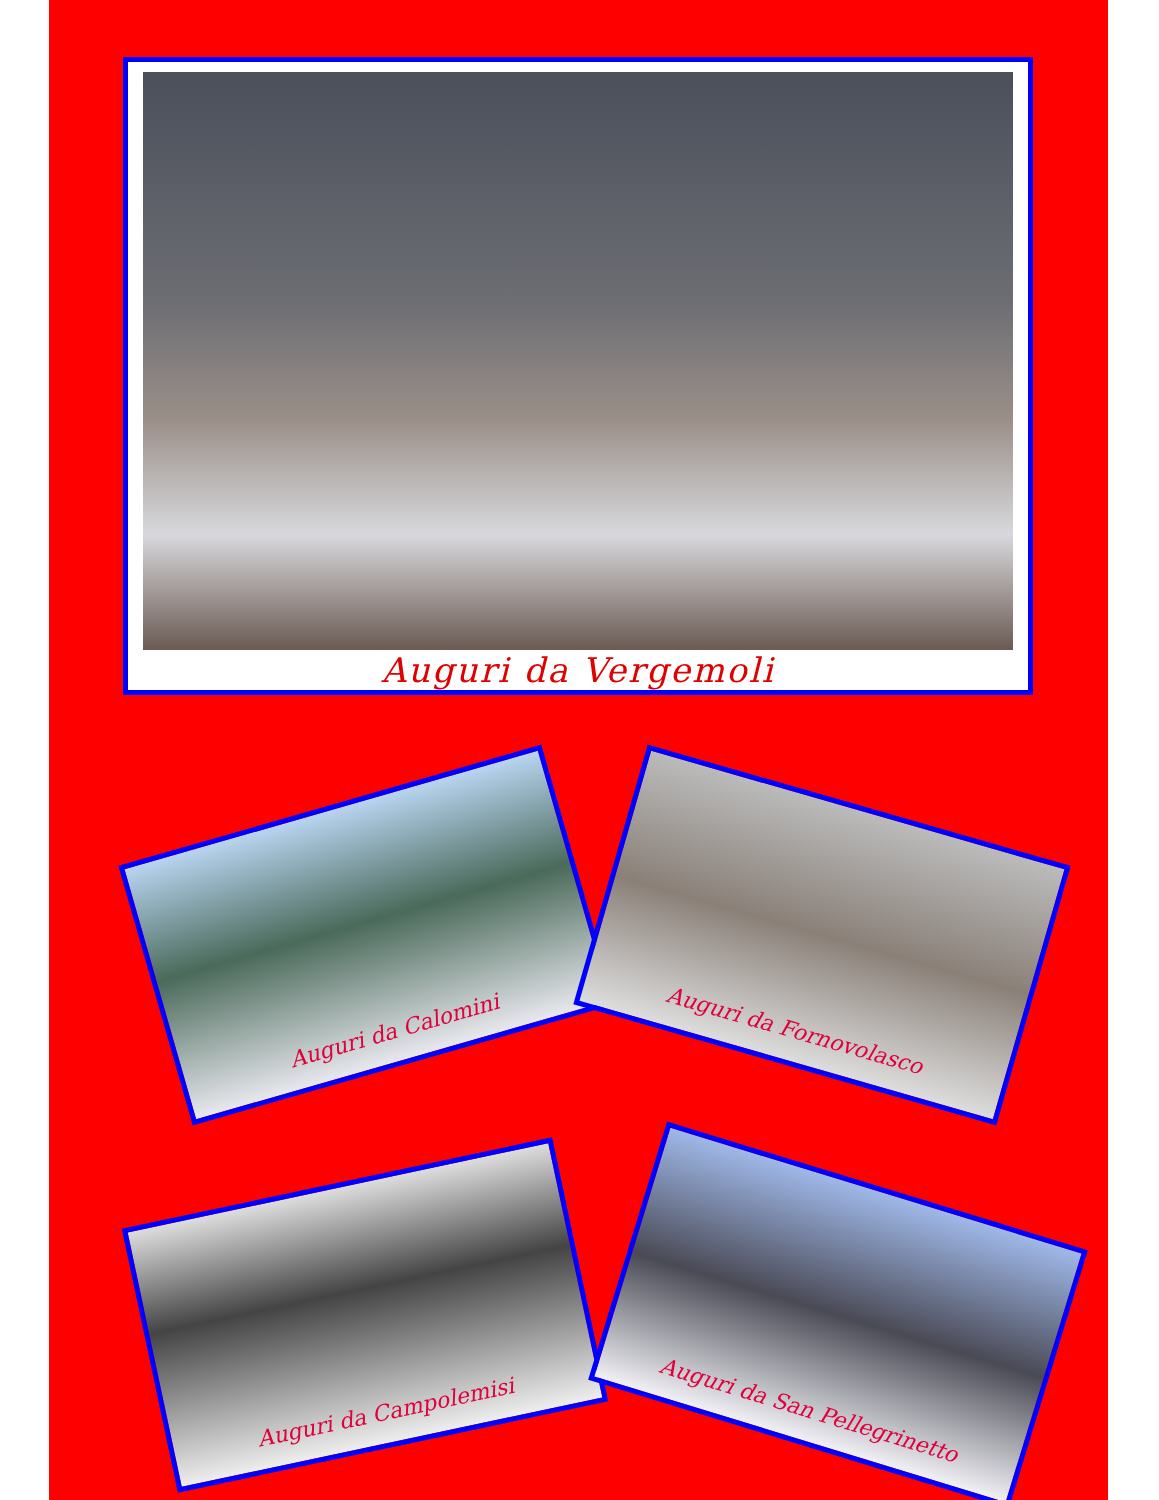Auguri da Vergemoli
Auguri da Calomini Auguri da Fornovolasco
Auguri da Campolemisi Auguri da San Pellegrinetto